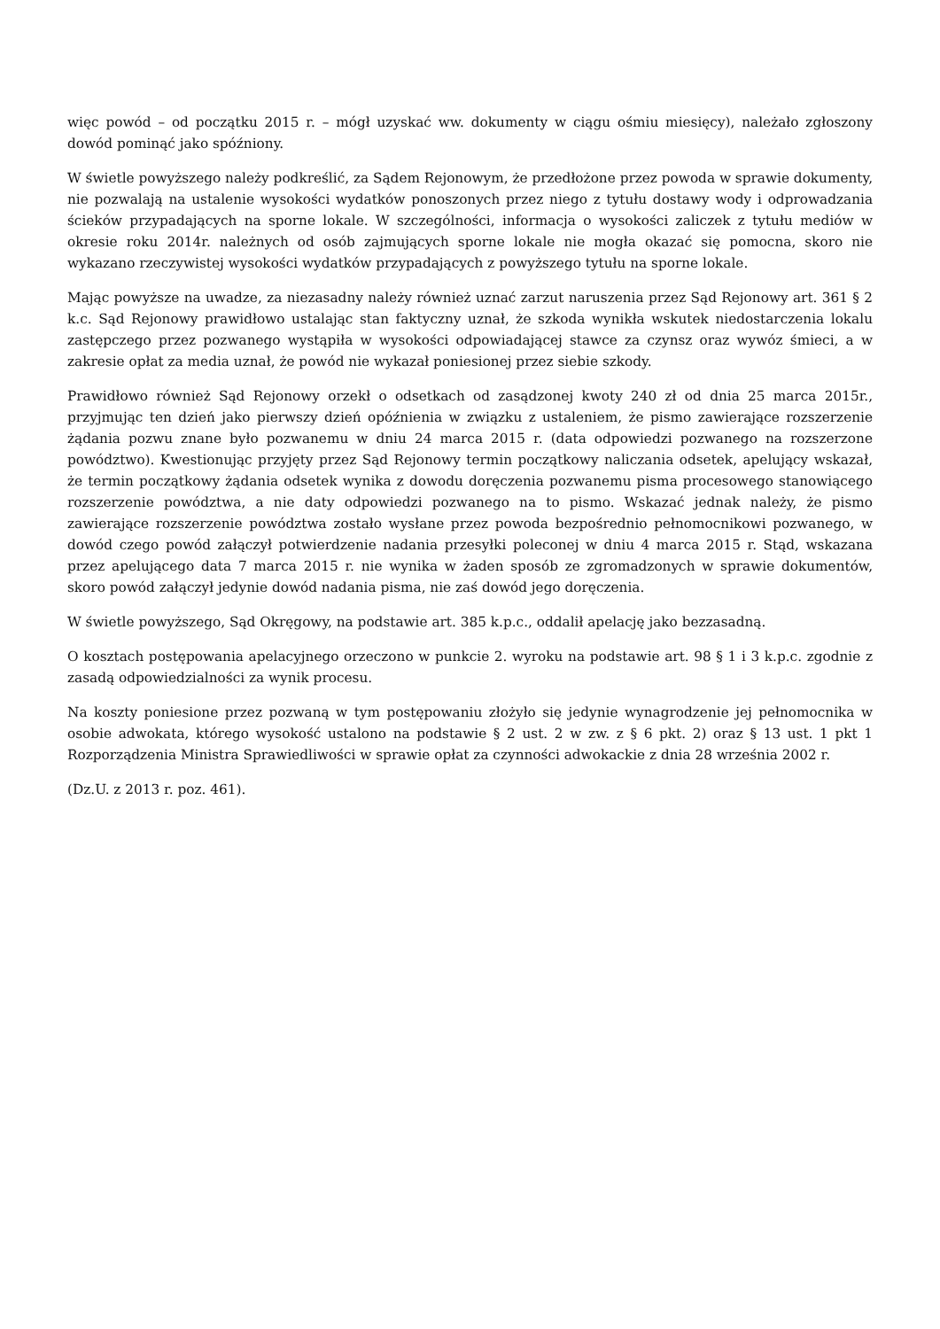więc powód – od początku 2015 r. – mógł uzyskać ww. dokumenty w ciągu ośmiu miesięcy), należało zgłoszony dowód pominąć jako spóźniony.
W świetle powyższego należy podkreślić, za Sądem Rejonowym, że przedłożone przez powoda w sprawie dokumenty, nie pozwalają na ustalenie wysokości wydatków ponoszonych przez niego z tytułu dostawy wody i odprowadzania ścieków przypadających na sporne lokale. W szczególności, informacja o wysokości zaliczek z tytułu mediów w okresie roku 2014r. należnych od osób zajmujących sporne lokale nie mogła okazać się pomocna, skoro nie wykazano rzeczywistej wysokości wydatków przypadających z powyższego tytułu na sporne lokale.
Mając powyższe na uwadze, za niezasadny należy również uznać zarzut naruszenia przez Sąd Rejonowy art. 361 § 2 k.c. Sąd Rejonowy prawidłowo ustalając stan faktyczny uznał, że szkoda wynikła wskutek niedostarczenia lokalu zastępczego przez pozwanego wystąpiła w wysokości odpowiadającej stawce za czynsz oraz wywóz śmieci, a w zakresie opłat za media uznał, że powód nie wykazał poniesionej przez siebie szkody.
Prawidłowo również Sąd Rejonowy orzekł o odsetkach od zasądzonej kwoty 240 zł od dnia 25 marca 2015r., przyjmując ten dzień jako pierwszy dzień opóźnienia w związku z ustaleniem, że pismo zawierające rozszerzenie żądania pozwu znane było pozwanemu w dniu 24 marca 2015 r. (data odpowiedzi pozwanego na rozszerzone powództwo). Kwestionując przyjęty przez Sąd Rejonowy termin początkowy naliczania odsetek, apelujący wskazał, że termin początkowy żądania odsetek wynika z dowodu doręczenia pozwanemu pisma procesowego stanowiącego rozszerzenie powództwa, a nie daty odpowiedzi pozwanego na to pismo. Wskazać jednak należy, że pismo zawierające rozszerzenie powództwa zostało wysłane przez powoda bezpośrednio pełnomocnikowi pozwanego, w dowód czego powód załączył potwierdzenie nadania przesyłki poleconej w dniu 4 marca 2015 r. Stąd, wskazana przez apelującego data 7 marca 2015 r. nie wynika w żaden sposób ze zgromadzonych w sprawie dokumentów, skoro powód załączył jedynie dowód nadania pisma, nie zaś dowód jego doręczenia.
W świetle powyższego, Sąd Okręgowy, na podstawie art. 385 k.p.c., oddalił apelację jako bezzasadną.
O kosztach postępowania apelacyjnego orzeczono w punkcie 2. wyroku na podstawie art. 98 § 1 i 3 k.p.c. zgodnie z zasadą odpowiedzialności za wynik procesu.
Na koszty poniesione przez pozwaną w tym postępowaniu złożyło się jedynie wynagrodzenie jej pełnomocnika w osobie adwokata, którego wysokość ustalono na podstawie § 2 ust. 2 w zw. z § 6 pkt. 2) oraz § 13 ust. 1 pkt 1 Rozporządzenia Ministra Sprawiedliwości w sprawie opłat za czynności adwokackie z dnia 28 września 2002 r.
(Dz.U. z 2013 r. poz. 461).